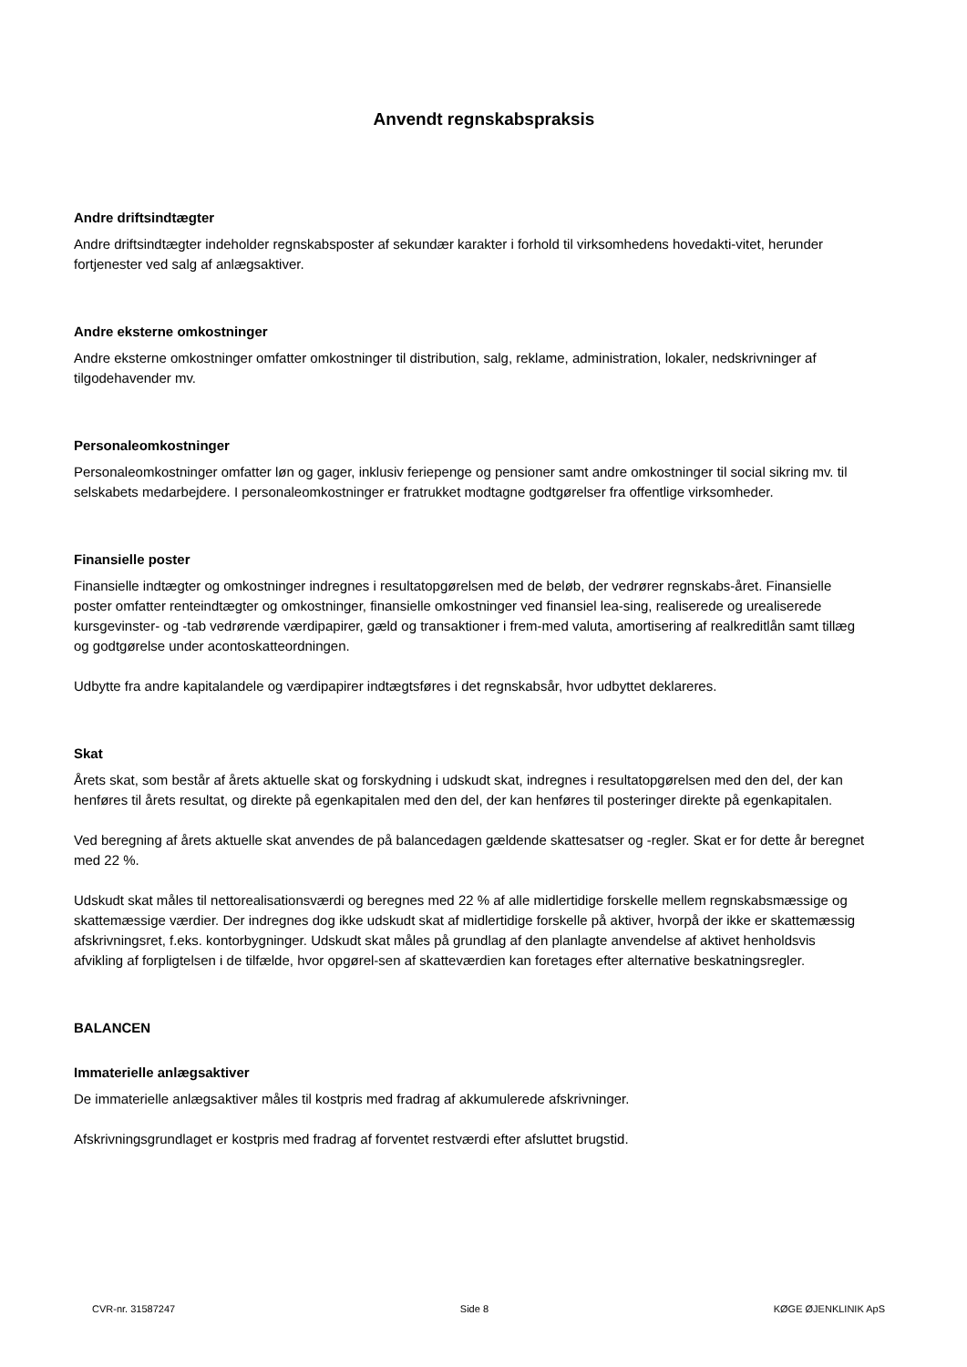Anvendt regnskabspraksis
Andre driftsindtægter
Andre driftsindtægter indeholder regnskabsposter af sekundær karakter i forhold til virksomhedens hovedakti-vitet, herunder fortjenester ved salg af anlægsaktiver.
Andre eksterne omkostninger
Andre eksterne omkostninger omfatter omkostninger til distribution, salg, reklame, administration, lokaler, nedskrivninger af tilgodehavender mv.
Personaleomkostninger
Personaleomkostninger omfatter løn og gager, inklusiv feriepenge og pensioner samt andre omkostninger til social sikring mv. til selskabets medarbejdere. I personaleomkostninger er fratrukket modtagne godtgørelser fra offentlige virksomheder.
Finansielle poster
Finansielle indtægter og omkostninger indregnes i resultatopgørelsen med de beløb, der vedrører regnskabs-året. Finansielle poster omfatter renteindtægter og omkostninger, finansielle omkostninger ved finansiel lea-sing, realiserede og urealiserede kursgevinster- og -tab vedrørende værdipapirer, gæld og transaktioner i frem-med valuta, amortisering af realkreditlån samt tillæg og godtgørelse under acontoskatteordningen.
Udbytte fra andre kapitalandele og værdipapirer indtægtsføres i det regnskabsår, hvor udbyttet deklareres.
Skat
Årets skat, som består af årets aktuelle skat og forskydning i udskudt skat, indregnes i resultatopgørelsen med den del, der kan henføres til årets resultat, og direkte på egenkapitalen med den del, der kan henføres til posteringer direkte på egenkapitalen.
Ved beregning af årets aktuelle skat anvendes de på balancedagen gældende skattesatser og -regler. Skat er for dette år beregnet med 22 %.
Udskudt skat måles til nettorealisationsværdi og beregnes med 22 % af alle midlertidige forskelle mellem regnskabsmæssige og skattemæssige værdier. Der indregnes dog ikke udskudt skat af midlertidige forskelle på aktiver, hvorpå der ikke er skattemæssig afskrivningsret, f.eks. kontorbygninger. Udskudt skat måles på grundlag af den planlagte anvendelse af aktivet henholdsvis afvikling af forpligtelsen i de tilfælde, hvor opgørel-sen af skatteværdien kan foretages efter alternative beskatningsregler.
BALANCEN
Immaterielle anlægsaktiver
De immaterielle anlægsaktiver måles til kostpris med fradrag af akkumulerede afskrivninger.
Afskrivningsgrundlaget er kostpris med fradrag af forventet restværdi efter afsluttet brugstid.
CVR-nr. 31587247 Side 8 KØGE ØJENKLINIK ApS